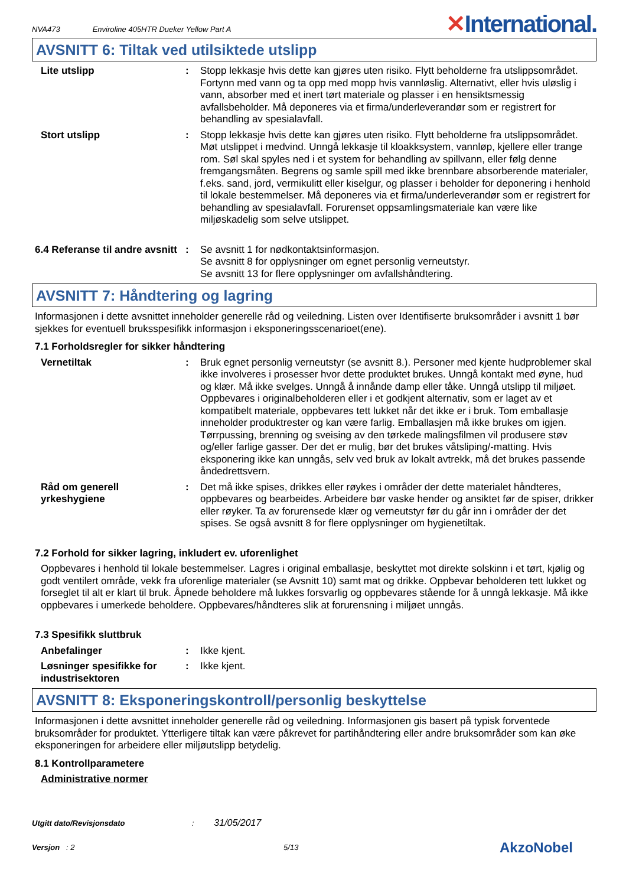NVA473 Enviroline 405HTR Dueker Yellow Part A ✕International.
AVSNITT 6: Tiltak ved utilsiktede utslipp
Lite utslipp : Stopp lekkasje hvis dette kan gjøres uten risiko. Flytt beholderne fra utslippsområdet. Fortynn med vann og ta opp med mopp hvis vannløslig. Alternativt, eller hvis uløslig i vann, absorber med et inert tørt materiale og plasser i en hensiktsmessig avfallsbeholder. Må deponeres via et firma/underleverandør som er registrert for behandling av spesialavfall.
Stort utslipp : Stopp lekkasje hvis dette kan gjøres uten risiko. Flytt beholderne fra utslippsområdet. Møt utslippet i medvind. Unngå lekkasje til kloakksystem, vannløp, kjellere eller trange rom. Søl skal spyles ned i et system for behandling av spillvann, eller følg denne fremgangsmåten. Begrens og samle spill med ikke brennbare absorberende materialer, f.eks. sand, jord, vermikulitt eller kiselgur, og plasser i beholder for deponering i henhold til lokale bestemmelser. Må deponeres via et firma/underleverandør som er registrert for behandling av spesialavfall. Forurenset oppsamlingsmateriale kan være like miljøskadelig som selve utslippet.
6.4 Referanse til andre avsnitt
: Se avsnitt 1 for nødkontaktsinformasjon.
Se avsnitt 8 for opplysninger om egnet personlig verneutstyr.
Se avsnitt 13 for flere opplysninger om avfallshåndtering.
AVSNITT 7: Håndtering og lagring
Informasjonen i dette avsnittet inneholder generelle råd og veiledning. Listen over Identifiserte bruksområder i avsnitt 1 bør sjekkes for eventuell bruksspesifikk informasjon i eksponeringsscenarioet(ene).
7.1 Forholdsregler for sikker håndtering
Vernetiltak : Bruk egnet personlig verneutstyr (se avsnitt 8.). Personer med kjente hudproblemer skal ikke involveres i prosesser hvor dette produktet brukes. Unngå kontakt med øyne, hud og klær. Må ikke svelges. Unngå å innånde damp eller tåke. Unngå utslipp til miljøet. Oppbevares i originalbeholderen eller i et godkjent alternativ, som er laget av et kompatibelt materiale, oppbevares tett lukket når det ikke er i bruk. Tom emballasje inneholder produktrester og kan være farlig. Emballasjen må ikke brukes om igjen. Tørrpussing, brenning og sveising av den tørkede malingsfilmen vil produsere støv og/eller farlige gasser. Der det er mulig, bør det brukes våtsliping/-matting. Hvis eksponering ikke kan unngås, selv ved bruk av lokalt avtrekk, må det brukes passende åndedrettsvern.
Råd om generell yrkeshygiene
: Det må ikke spises, drikkes eller røykes i områder der dette materialet håndteres, oppbevares og bearbeides. Arbeidere bør vaske hender og ansiktet før de spiser, drikker eller røyker. Ta av forurensede klær og verneutstyr før du går inn i områder der det spises. Se også avsnitt 8 for flere opplysninger om hygienetiltak.
7.2 Forhold for sikker lagring, inkludert ev. uforenlighet
Oppbevares i henhold til lokale bestemmelser. Lagres i original emballasje, beskyttet mot direkte solskinn i et tørt, kjølig og godt ventilert område, vekk fra uforenlige materialer (se Avsnitt 10) samt mat og drikke. Oppbevar beholderen tett lukket og forseglet til alt er klart til bruk. Åpnede beholdere må lukkes forsvarlig og oppbevares stående for å unngå lekkasje. Må ikke oppbevares i umerkede beholdere. Oppbevares/håndteres slik at forurensning i miljøet unngås.
7.3 Spesifikk sluttbruk
Anbefalinger : Ikke kjent.
Løsninger spesifikke for industrisektoren
: Ikke kjent.
AVSNITT 8: Eksponeringskontroll/personlig beskyttelse
Informasjonen i dette avsnittet inneholder generelle råd og veiledning. Informasjonen gis basert på typisk forventede bruksområder for produktet. Ytterligere tiltak kan være påkrevet for partihåndtering eller andre bruksområder som kan øke eksponeringen for arbeidere eller miljøutslipp betydelig.
8.1 Kontrollparametere
Administrative normer
Utgitt dato/Revisjonsdato : 31/05/2017
Versjon : 2 5/13
AkzoNobel